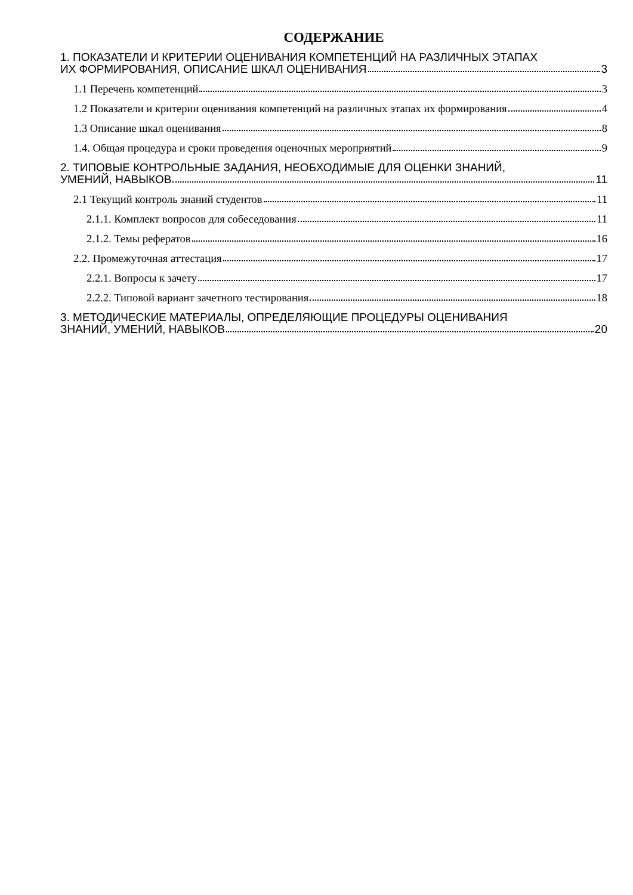СОДЕРЖАНИЕ
1. ПОКАЗАТЕЛИ И КРИТЕРИИ ОЦЕНИВАНИЯ КОМПЕТЕНЦИЙ НА РАЗЛИЧНЫХ ЭТАПАХ
ИХ ФОРМИРОВАНИЯ, ОПИСАНИЕ ШКАЛ ОЦЕНИВАНИЯ 3
1.1 Перечень компетенций 3
1.2 Показатели и критерии оценивания компетенций на различных этапах их формирования 4
1.3 Описание шкал оценивания 8
1.4. Общая процедура и сроки проведения оценочных мероприятий 9
2. ТИПОВЫЕ КОНТРОЛЬНЫЕ ЗАДАНИЯ, НЕОБХОДИМЫЕ ДЛЯ ОЦЕНКИ ЗНАНИЙ,
УМЕНИЙ, НАВЫКОВ 11
2.1 Текущий контроль знаний студентов 11
2.1.1. Комплект вопросов для собеседования 11
2.1.2. Темы рефератов 16
2.2. Промежуточная аттестация 17
2.2.1. Вопросы к зачету 17
2.2.2. Типовой вариант зачетного тестирования 18
3. МЕТОДИЧЕСКИЕ МАТЕРИАЛЫ, ОПРЕДЕЛЯЮЩИЕ ПРОЦЕДУРЫ ОЦЕНИВАНИЯ
ЗНАНИЙ, УМЕНИЙ, НАВЫКОВ 20